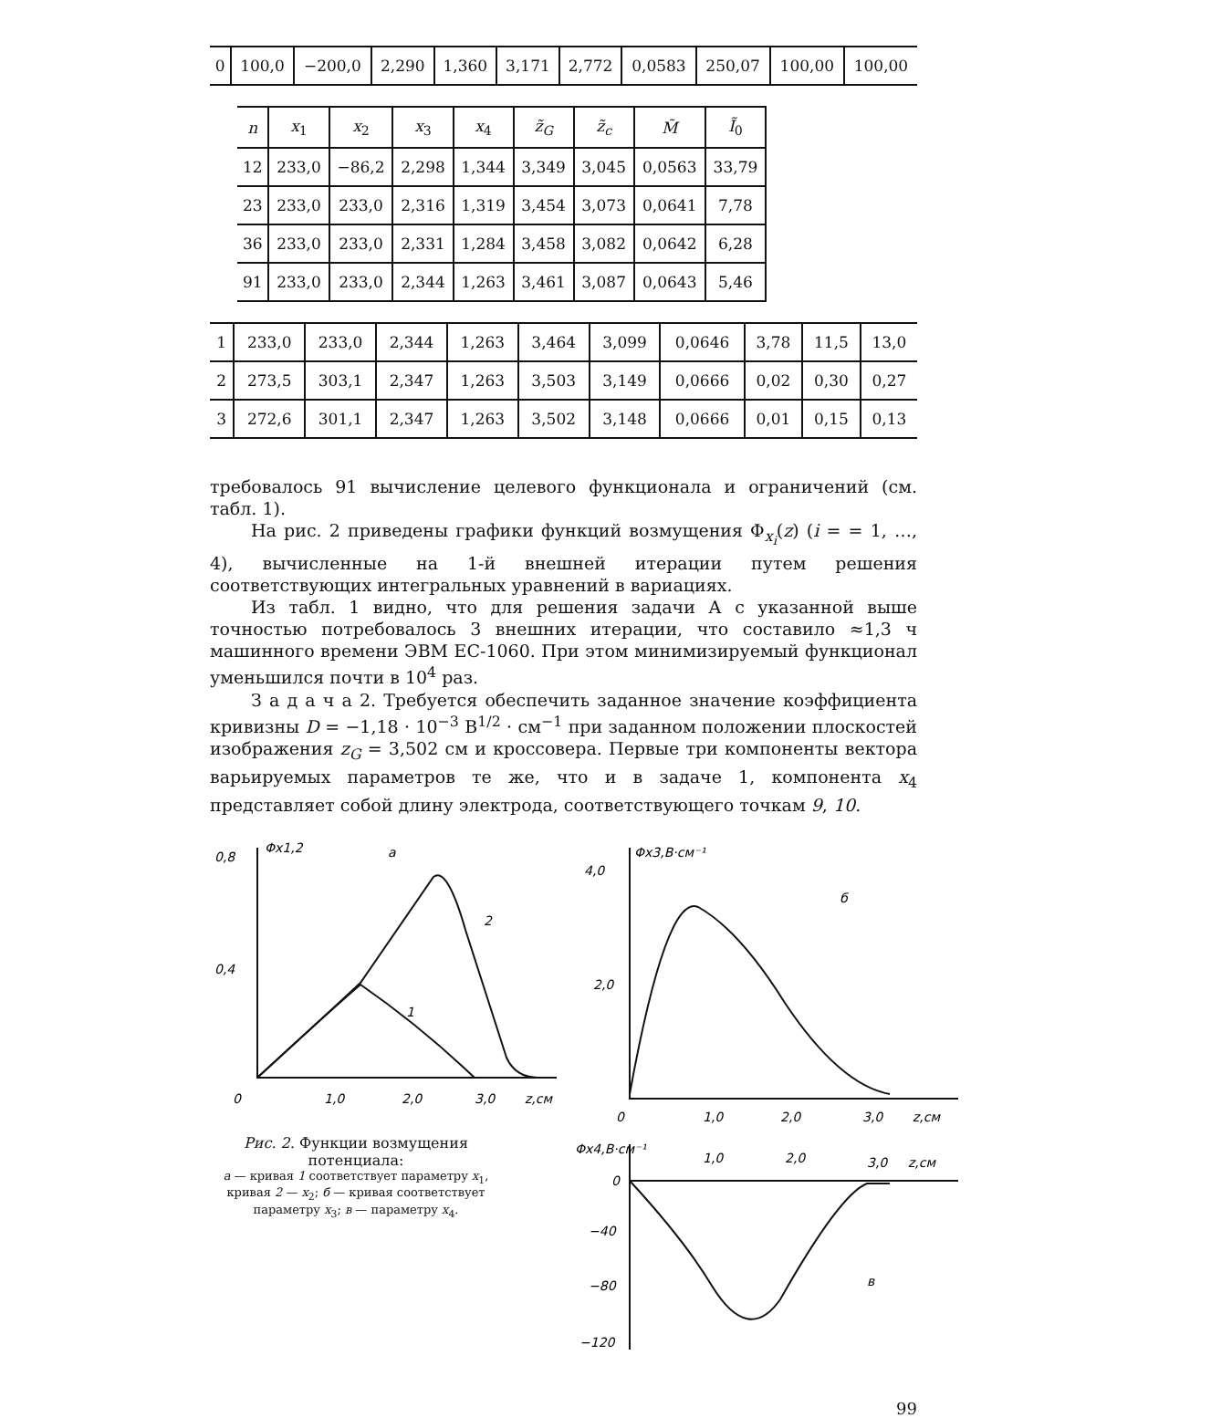| 0 | 100,0 | −200,0 | 2,290 | 1,360 | 3,171 | 2,772 | 0,0583 | 250,07 | 100,00 | 100,00 |
| n | x<sub>1</sub> | x<sub>2</sub> | x<sub>3</sub> | x<sub>4</sub> | z̃<sub>G</sub> | z̃<sub>c</sub> | M̃ | Ĩ<sub>0</sub> |
| --- | --- | --- | --- | --- | --- | --- | --- | --- |
| 12 | 233,0 | −86,2 | 2,298 | 1,344 | 3,349 | 3,045 | 0,0563 | 33,79 |
| 23 | 233,0 | 233,0 | 2,316 | 1,319 | 3,454 | 3,073 | 0,0641 | 7,78 |
| 36 | 233,0 | 233,0 | 2,331 | 1,284 | 3,458 | 3,082 | 0,0642 | 6,28 |
| 91 | 233,0 | 233,0 | 2,344 | 1,263 | 3,461 | 3,087 | 0,0643 | 5,46 |
| 1 | 233,0 | 233,0 | 2,344 | 1,263 | 3,464 | 3,099 | 0,0646 | 3,78 | 11,5 | 13,0 |
| 2 | 273,5 | 303,1 | 2,347 | 1,263 | 3,503 | 3,149 | 0,0666 | 0,02 | 0,30 | 0,27 |
| 3 | 272,6 | 301,1 | 2,347 | 1,263 | 3,502 | 3,148 | 0,0666 | 0,01 | 0,15 | 0,13 |
требовалось 91 вычисление целевого функционала и ограничений (см. табл. 1).
На рис. 2 приведены графики функций возмущения Φ<sub>x<sub>i</sub></sub>(z) (i = = 1, …, 4), вычисленные на 1-й внешней итерации путем решения соответствующих интегральных уравнений в вариациях.
Из табл. 1 видно, что для решения задачи А с указанной выше точностью потребовалось 3 внешних итерации, что составило ≈1,3 ч машинного времени ЭВМ ЕС-1060. При этом минимизируемый функционал уменьшился почти в 10<sup>4</sup> раз.
З а д а ч а 2. Требуется обеспечить заданное значение коэффициента кривизны D = −1,18 · 10<sup>−3</sup> В<sup>1/2</sup> · см<sup>−1</sup> при заданном положении плоскостей изображения z<sub>G</sub> = 3,502 см и кроссовера. Первые три компоненты вектора варьируемых параметров те же, что и в задаче 1, компонента x<sub>4</sub> представляет собой длину электрода, соответствующего точкам 9, 10.
0,8
0,4
Φx1,2
а
2
1
0
1,0
2,0
3,0
z,см
Рис. 2. Функции возмущения потенциала:
а — кривая 1 соответствует параметру x<sub>1</sub>, кривая 2 — x<sub>2</sub>; б — кривая соответствует параметру x<sub>3</sub>; в — параметру x<sub>4</sub>.
4,0
2,0
Φx3,В·см⁻¹
б
0
1,0
2,0
3,0
z,см
Φx4,В·см⁻¹
1,0
2,0
3,0
z,см
0
−40
−80
−120
в
99